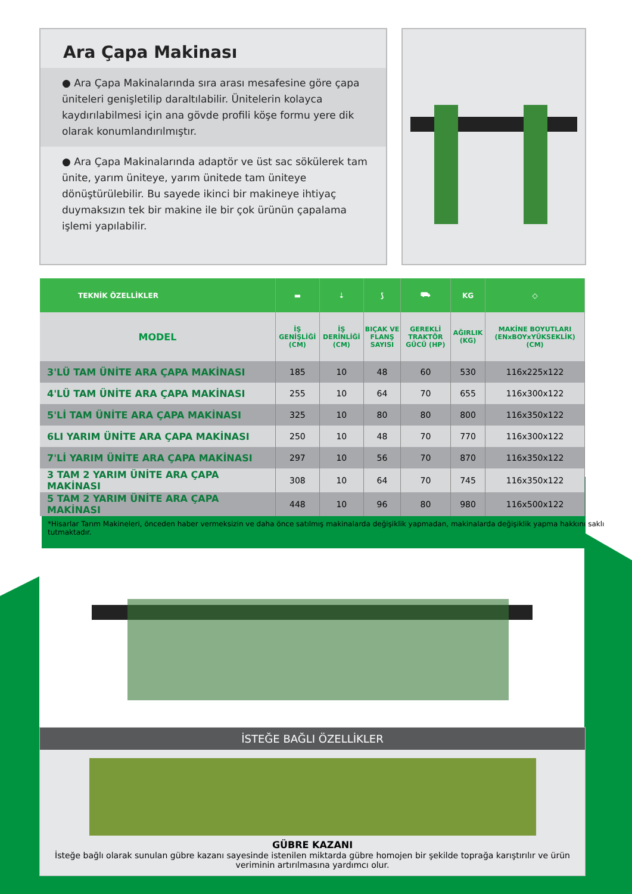Ara Çapa Makinası
● Ara Çapa Makinalarında sıra arası mesafesine göre çapa üniteleri genişletilip daraltılabilir. Ünitelerin kolayca kaydırılabilmesi için ana gövde profili köşe formu yere dik olarak konumlandırılmıştır.
● Ara Çapa Makinalarında adaptör ve üst sac sökülerek tam ünite, yarım üniteye, yarım ünitede tam üniteye dönüştürülebilir. Bu sayede ikinci bir makineye ihtiyaç duymaksızın tek bir makine ile bir çok ürünün çapalama işlemi yapılabilir.
| TEKNİK ÖZELLİKLER | ▬ | ⇣ | ⟆ | ⛟ | KG | ◇ |
| --- | --- | --- | --- | --- | --- | --- |
| MODEL | İŞ GENİŞLİĞİ (CM) | İŞ DERİNLİĞİ (CM) | BIÇAK VE FLANŞ SAYISI | GEREKLİ TRAKTÖR GÜCÜ (HP) | AĞIRLIK (KG) | MAKİNE BOYUTLARI (ENxBOYxYÜKSEKLİK) (CM) |
| 3'LÜ TAM ÜNİTE ARA ÇAPA MAKİNASI | 185 | 10 | 48 | 60 | 530 | 116x225x122 |
| 4'LÜ TAM ÜNİTE ARA ÇAPA MAKİNASI | 255 | 10 | 64 | 70 | 655 | 116x300x122 |
| 5'Lİ TAM ÜNİTE ARA ÇAPA MAKİNASI | 325 | 10 | 80 | 80 | 800 | 116x350x122 |
| 6LI YARIM ÜNİTE ARA ÇAPA MAKİNASI | 250 | 10 | 48 | 70 | 770 | 116x300x122 |
| 7'Lİ YARIM ÜNİTE ARA ÇAPA MAKİNASI | 297 | 10 | 56 | 70 | 870 | 116x350x122 |
| 3 TAM 2 YARIM ÜNİTE ARA ÇAPA MAKİNASI | 308 | 10 | 64 | 70 | 745 | 116x350x122 |
| 5 TAM 2 YARIM ÜNİTE ARA ÇAPA MAKİNASI | 448 | 10 | 96 | 80 | 980 | 116x500x122 |
*Hisarlar Tarım Makineleri, önceden haber vermeksizin ve daha önce satılmış makinalarda değişiklik yapmadan, makinalarda değişiklik yapma hakkını saklı tutmaktadır.
İSTEĞE BAĞLI ÖZELLİKLER
GÜBRE KAZANI
İsteğe bağlı olarak sunulan gübre kazanı sayesinde istenilen miktarda gübre homojen bir şekilde toprağa karıştırılır ve ürün veriminin artırılmasına yardımcı olur.